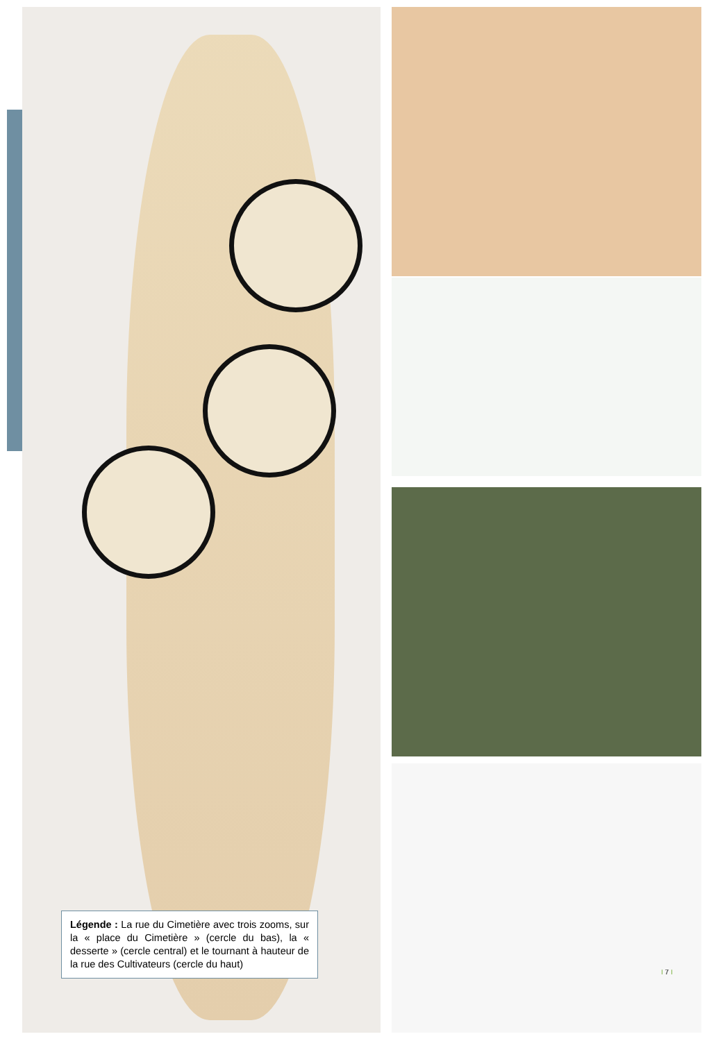Légende : La rue du Cimetière avec trois zooms, sur la « place du Cimetière » (cercle du bas), la « desserte » (cercle central) et le tournant à hauteur de la rue des Cultivateurs (cercle du haut)
I 7 I